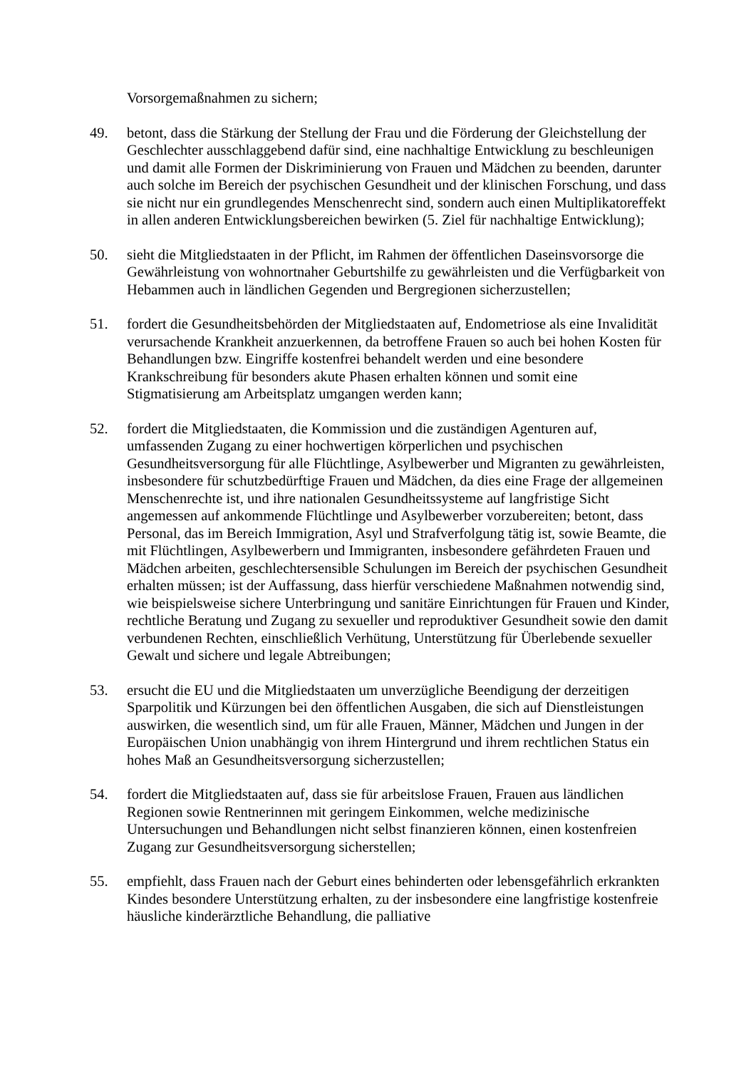Vorsorgemaßnahmen zu sichern;
49. betont, dass die Stärkung der Stellung der Frau und die Förderung der Gleichstellung der Geschlechter ausschlaggebend dafür sind, eine nachhaltige Entwicklung zu beschleunigen und damit alle Formen der Diskriminierung von Frauen und Mädchen zu beenden, darunter auch solche im Bereich der psychischen Gesundheit und der klinischen Forschung, und dass sie nicht nur ein grundlegendes Menschenrecht sind, sondern auch einen Multiplikatoreffekt in allen anderen Entwicklungsbereichen bewirken (5. Ziel für nachhaltige Entwicklung);
50. sieht die Mitgliedstaaten in der Pflicht, im Rahmen der öffentlichen Daseinsvorsorge die Gewährleistung von wohnortnaher Geburtshilfe zu gewährleisten und die Verfügbarkeit von Hebammen auch in ländlichen Gegenden und Bergregionen sicherzustellen;
51. fordert die Gesundheitsbehörden der Mitgliedstaaten auf, Endometriose als eine Invalidität verursachende Krankheit anzuerkennen, da betroffene Frauen so auch bei hohen Kosten für Behandlungen bzw. Eingriffe kostenfrei behandelt werden und eine besondere Krankschreibung für besonders akute Phasen erhalten können und somit eine Stigmatisierung am Arbeitsplatz umgangen werden kann;
52. fordert die Mitgliedstaaten, die Kommission und die zuständigen Agenturen auf, umfassenden Zugang zu einer hochwertigen körperlichen und psychischen Gesundheitsversorgung für alle Flüchtlinge, Asylbewerber und Migranten zu gewährleisten, insbesondere für schutzbedürftige Frauen und Mädchen, da dies eine Frage der allgemeinen Menschenrechte ist, und ihre nationalen Gesundheitssysteme auf langfristige Sicht angemessen auf ankommende Flüchtlinge und Asylbewerber vorzubereiten; betont, dass Personal, das im Bereich Immigration, Asyl und Strafverfolgung tätig ist, sowie Beamte, die mit Flüchtlingen, Asylbewerbern und Immigranten, insbesondere gefährdeten Frauen und Mädchen arbeiten, geschlechtersensible Schulungen im Bereich der psychischen Gesundheit erhalten müssen; ist der Auffassung, dass hierfür verschiedene Maßnahmen notwendig sind, wie beispielsweise sichere Unterbringung und sanitäre Einrichtungen für Frauen und Kinder, rechtliche Beratung und Zugang zu sexueller und reproduktiver Gesundheit sowie den damit verbundenen Rechten, einschließlich Verhütung, Unterstützung für Überlebende sexueller Gewalt und sichere und legale Abtreibungen;
53. ersucht die EU und die Mitgliedstaaten um unverzügliche Beendigung der derzeitigen Sparpolitik und Kürzungen bei den öffentlichen Ausgaben, die sich auf Dienstleistungen auswirken, die wesentlich sind, um für alle Frauen, Männer, Mädchen und Jungen in der Europäischen Union unabhängig von ihrem Hintergrund und ihrem rechtlichen Status ein hohes Maß an Gesundheitsversorgung sicherzustellen;
54. fordert die Mitgliedstaaten auf, dass sie für arbeitslose Frauen, Frauen aus ländlichen Regionen sowie Rentnerinnen mit geringem Einkommen, welche medizinische Untersuchungen und Behandlungen nicht selbst finanzieren können, einen kostenfreien Zugang zur Gesundheitsversorgung sicherstellen;
55. empfiehlt, dass Frauen nach der Geburt eines behinderten oder lebensgefährlich erkrankten Kindes besondere Unterstützung erhalten, zu der insbesondere eine langfristige kostenfreie häusliche kinderärztliche Behandlung, die palliative